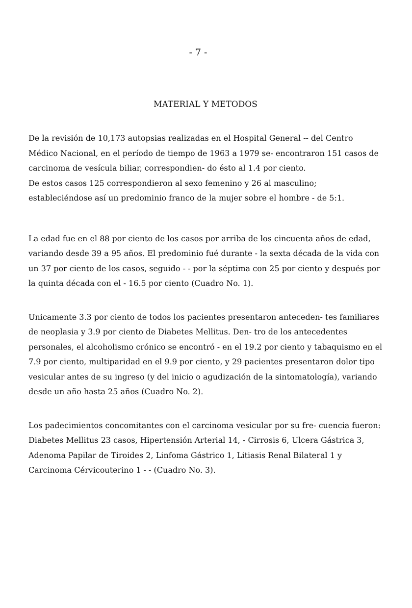- 7 -
MATERIAL Y METODOS
De la revisión de 10,173 autopsias realizadas en el Hospital General -- del Centro Médico Nacional, en el período de tiempo de 1963 a 1979 se- encontraron 151 casos de carcinoma de vesícula biliar, correspondien- do ésto al 1.4 por ciento.
De estos casos 125 correspondieron al sexo femenino y 26 al masculino; estableciéndose así un predominio franco de la mujer sobre el hombre - de 5:1.
La edad fue en el 88 por ciento de los casos por arriba de los cincuenta años de edad, variando desde 39 a 95 años. El predominio fué durante - la sexta década de la vida con un 37 por ciento de los casos, seguido - - por la séptima con 25 por ciento y después por la quinta década con el - 16.5 por ciento (Cuadro No. 1).
Unicamente 3.3 por ciento de todos los pacientes presentaron anteceden- tes familiares de neoplasia y 3.9 por ciento de Diabetes Mellitus. Den- tro de los antecedentes personales, el alcoholismo crónico se encontró - en el 19.2 por ciento y tabaquismo en el 7.9 por ciento, multiparidad en el 9.9 por ciento, y 29 pacientes presentaron dolor tipo vesicular antes de su ingreso (y del inicio o agudización de la sintomatología), variando desde un año hasta 25 años (Cuadro No. 2).
Los padecimientos concomitantes con el carcinoma vesicular por su fre- cuencia fueron: Diabetes Mellitus 23 casos, Hipertensión Arterial 14, - Cirrosis 6, Ulcera Gástrica 3, Adenoma Papilar de Tiroides 2, Linfoma Gástrico 1, Litiasis Renal Bilateral 1 y Carcinoma Cérvicouterino 1 - - (Cuadro No. 3).